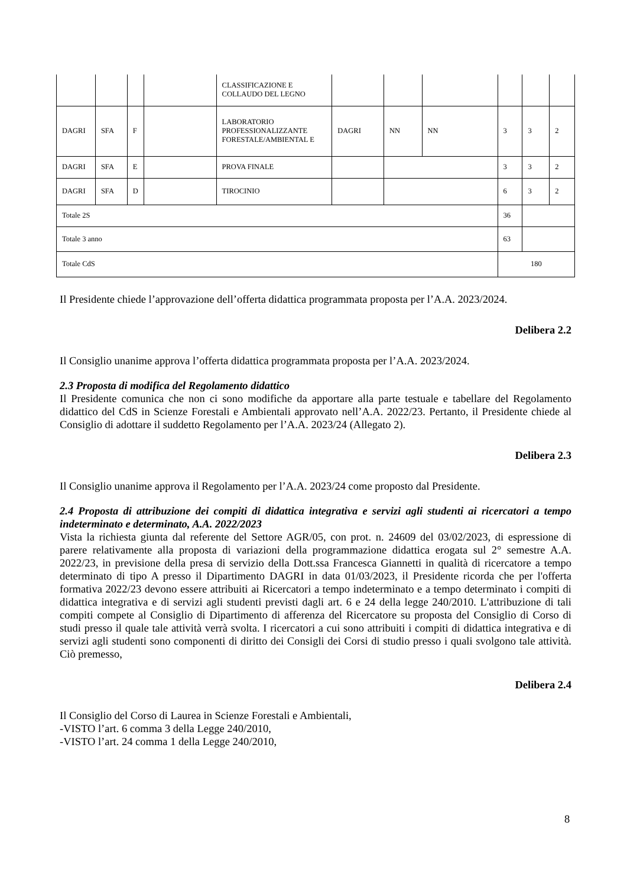| | | | | CLASSIFICAZIONE E COLLAUDO DEL LEGNO | | | | | | |
| DAGRI | SFA | F | | LABORATORIO PROFESSIONALIZZANTE FORESTALE/AMBIENTAL E | DAGRI | NN | NN | 3 | 3 | 2 |
| DAGRI | SFA | E | | PROVA FINALE | | | | 3 | 3 | 2 |
| DAGRI | SFA | D | | TIROCINIO | | | | 6 | 3 | 2 |
| Totale 2S | | | | | | | | 36 | | |
| Totale 3 anno | | | | | | | | 63 | | |
| Totale CdS | | | | | | | | 180 | | |
Il Presidente chiede l’approvazione dell’offerta didattica programmata proposta per l’A.A. 2023/2024.
Delibera 2.2
Il Consiglio unanime approva l’offerta didattica programmata proposta per l’A.A. 2023/2024.
2.3 Proposta di modifica del Regolamento didattico
Il Presidente comunica che non ci sono modifiche da apportare alla parte testuale e tabellare del Regolamento didattico del CdS in Scienze Forestali e Ambientali approvato nell’A.A. 2022/23. Pertanto, il Presidente chiede al Consiglio di adottare il suddetto Regolamento per l’A.A. 2023/24 (Allegato 2).
Delibera 2.3
Il Consiglio unanime approva il Regolamento per l’A.A. 2023/24 come proposto dal Presidente.
2.4 Proposta di attribuzione dei compiti di didattica integrativa e servizi agli studenti ai ricercatori a tempo indeterminato e determinato, A.A. 2022/2023
Vista la richiesta giunta dal referente del Settore AGR/05, con prot. n. 24609 del 03/02/2023, di espressione di parere relativamente alla proposta di variazioni della programmazione didattica erogata sul 2° semestre A.A. 2022/23, in previsione della presa di servizio della Dott.ssa Francesca Giannetti in qualità di ricercatore a tempo determinato di tipo A presso il Dipartimento DAGRI in data 01/03/2023, il Presidente ricorda che per l'offerta formativa 2022/23 devono essere attribuiti ai Ricercatori a tempo indeterminato e a tempo determinato i compiti di didattica integrativa e di servizi agli studenti previsti dagli art. 6 e 24 della legge 240/2010. L'attribuzione di tali compiti compete al Consiglio di Dipartimento di afferenza del Ricercatore su proposta del Consiglio di Corso di studi presso il quale tale attività verrà svolta. I ricercatori a cui sono attribuiti i compiti di didattica integrativa e di servizi agli studenti sono componenti di diritto dei Consigli dei Corsi di studio presso i quali svolgono tale attività. Ciò premesso,
Delibera 2.4
Il Consiglio del Corso di Laurea in Scienze Forestali e Ambientali,
-VISTO l’art. 6 comma 3 della Legge 240/2010,
-VISTO l’art. 24 comma 1 della Legge 240/2010,
8